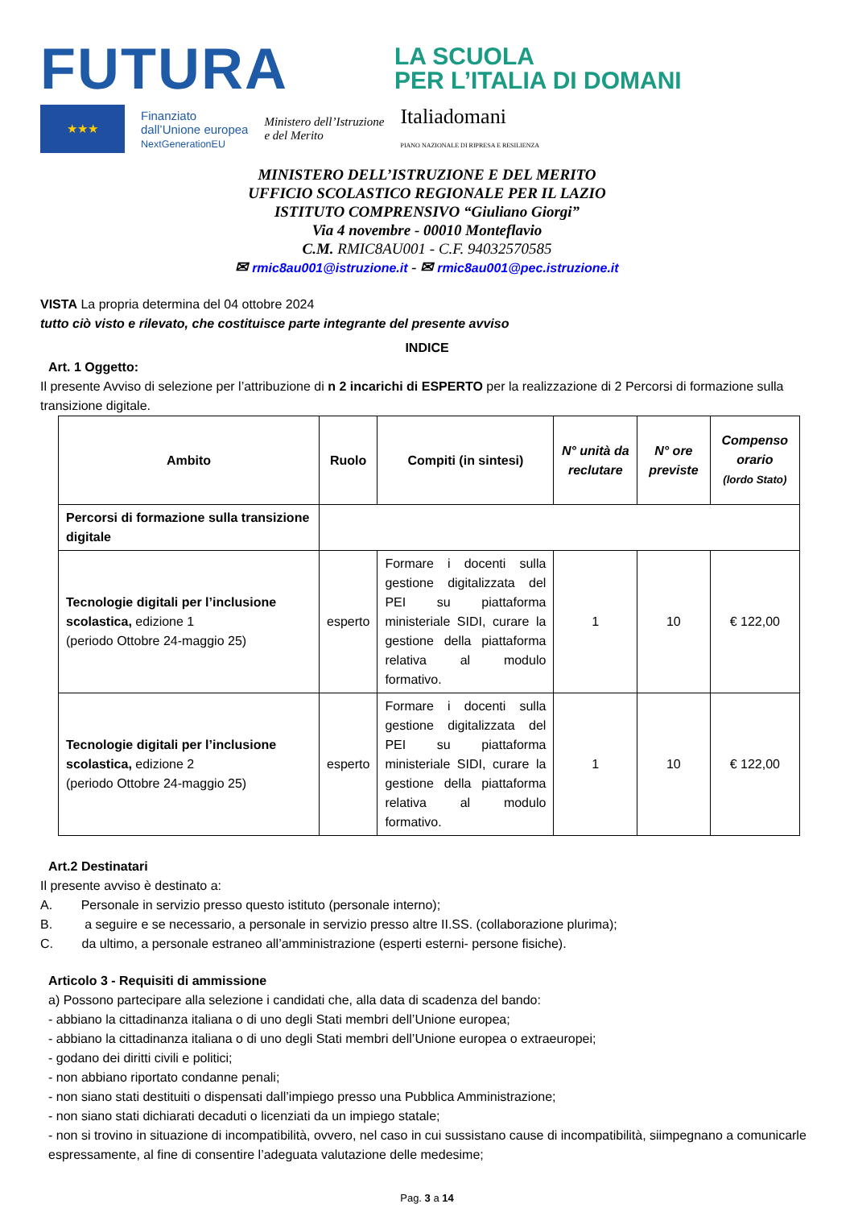FUTURA
LA SCUOLA
PER L’ITALIA DI DOMANI
★★★
Finanziato
dall’Unione europea
NextGenerationEU
Ministero dell’Istruzione
e del Merito
Italiadomani
PIANO NAZIONALE DI RIPRESA E RESILIENZA
MINISTERO DELL’ISTRUZIONE E DEL MERITO
UFFICIO SCOLASTICO REGIONALE PER IL LAZIO
ISTITUTO COMPRENSIVO “Giuliano Giorgi”
Via 4 novembre - 00010 Monteflavio
C.M. RMIC8AU001 - C.F. 94032570585
✉ rmic8au001@istruzione.it - ✉ rmic8au001@pec.istruzione.it
VISTA La propria determina del 04 ottobre 2024
tutto ciò visto e rilevato, che costituisce parte integrante del presente avviso
INDICE
Art. 1 Oggetto:
Il presente Avviso di selezione per l’attribuzione di n 2 incarichi di ESPERTO per la realizzazione di 2 Percorsi di formazione sulla transizione digitale.
| Ambito | Ruolo | Compiti (in sintesi) | N° unità da reclutare | N° ore previste | Compenso orario (lordo Stato) |
| --- | --- | --- | --- | --- | --- |
| Percorsi di formazione sulla transizione digitale | | | | | |
| Tecnologie digitali per l’inclusione scolastica, edizione 1 (periodo Ottobre 24-maggio 25) | esperto | Formare i docenti sulla gestione digitalizzata del PEI su piattaforma ministeriale SIDI, curare la gestione della piattaforma relativa al modulo formativo. | 1 | 10 | € 122,00 |
| Tecnologie digitali per l’inclusione scolastica, edizione 2 (periodo Ottobre 24-maggio 25) | esperto | Formare i docenti sulla gestione digitalizzata del PEI su piattaforma ministeriale SIDI, curare la gestione della piattaforma relativa al modulo formativo. | 1 | 10 | € 122,00 |
Art.2 Destinatari
Il presente avviso è destinato a:
A. Personale in servizio presso questo istituto (personale interno);
B. a seguire e se necessario, a personale in servizio presso altre II.SS. (collaborazione plurima);
C. da ultimo, a personale estraneo all’amministrazione (esperti esterni- persone fisiche).
Articolo 3 - Requisiti di ammissione
a) Possono partecipare alla selezione i candidati che, alla data di scadenza del bando:
- abbiano la cittadinanza italiana o di uno degli Stati membri dell’Unione europea;
- abbiano la cittadinanza italiana o di uno degli Stati membri dell’Unione europea o extraeuropei;
- godano dei diritti civili e politici;
- non abbiano riportato condanne penali;
- non siano stati destituiti o dispensati dall’impiego presso una Pubblica Amministrazione;
- non siano stati dichiarati decaduti o licenziati da un impiego statale;
- non si trovino in situazione di incompatibilità, ovvero, nel caso in cui sussistano cause di incompatibilità, siimpegnano a comunicarle espressamente, al fine di consentire l’adeguata valutazione delle medesime;
Pag. 3 a 14